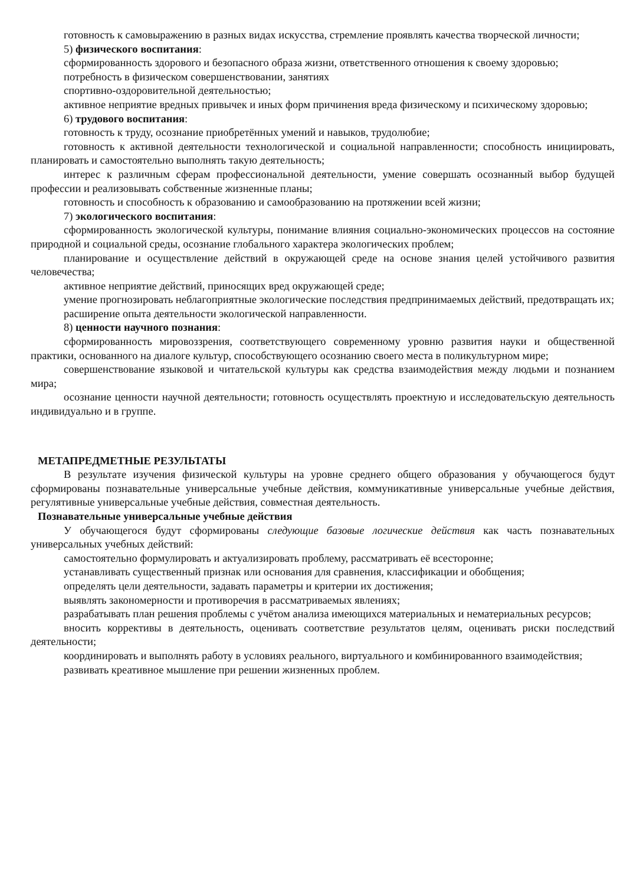готовность к самовыражению в разных видах искусства, стремление проявлять качества творческой личности;
5) физического воспитания:
сформированность здорового и безопасного образа жизни, ответственного отношения к своему здоровью;
потребность в физическом совершенствовании, занятиях
спортивно-оздоровительной деятельностью;
активное неприятие вредных привычек и иных форм причинения вреда физическому и психическому здоровью;
6) трудового воспитания:
готовность к труду, осознание приобретённых умений и навыков, трудолюбие;
готовность к активной деятельности технологической и социальной направленности; способность инициировать, планировать и самостоятельно выполнять такую деятельность;
интерес к различным сферам профессиональной деятельности, умение совершать осознанный выбор будущей профессии и реализовывать собственные жизненные планы;
готовность и способность к образованию и самообразованию на протяжении всей жизни;
7) экологического воспитания:
сформированность экологической культуры, понимание влияния социально-экономических процессов на состояние природной и социальной среды, осознание глобального характера экологических проблем;
планирование и осуществление действий в окружающей среде на основе знания целей устойчивого развития человечества;
активное неприятие действий, приносящих вред окружающей среде;
умение прогнозировать неблагоприятные экологические последствия предпринимаемых действий, предотвращать их;
расширение опыта деятельности экологической направленности.
8) ценности научного познания:
сформированность мировоззрения, соответствующего современному уровню развития науки и общественной практики, основанного на диалоге культур, способствующего осознанию своего места в поликультурном мире;
совершенствование языковой и читательской культуры как средства взаимодействия между людьми и познанием мира;
осознание ценности научной деятельности; готовность осуществлять проектную и исследовательскую деятельность индивидуально и в группе.
МЕТАПРЕДМЕТНЫЕ РЕЗУЛЬТАТЫ
В результате изучения физической культуры на уровне среднего общего образования у обучающегося будут сформированы познавательные универсальные учебные действия, коммуникативные универсальные учебные действия, регулятивные универсальные учебные действия, совместная деятельность.
Познавательные универсальные учебные действия
У обучающегося будут сформированы следующие базовые логические действия как часть познавательных универсальных учебных действий:
самостоятельно формулировать и актуализировать проблему, рассматривать её всесторонне;
устанавливать существенный признак или основания для сравнения, классификации и обобщения;
определять цели деятельности, задавать параметры и критерии их достижения;
выявлять закономерности и противоречия в рассматриваемых явлениях;
разрабатывать план решения проблемы с учётом анализа имеющихся материальных и нематериальных ресурсов;
вносить коррективы в деятельность, оценивать соответствие результатов целям, оценивать риски последствий деятельности;
координировать и выполнять работу в условиях реального, виртуального и комбинированного взаимодействия;
развивать креативное мышление при решении жизненных проблем.